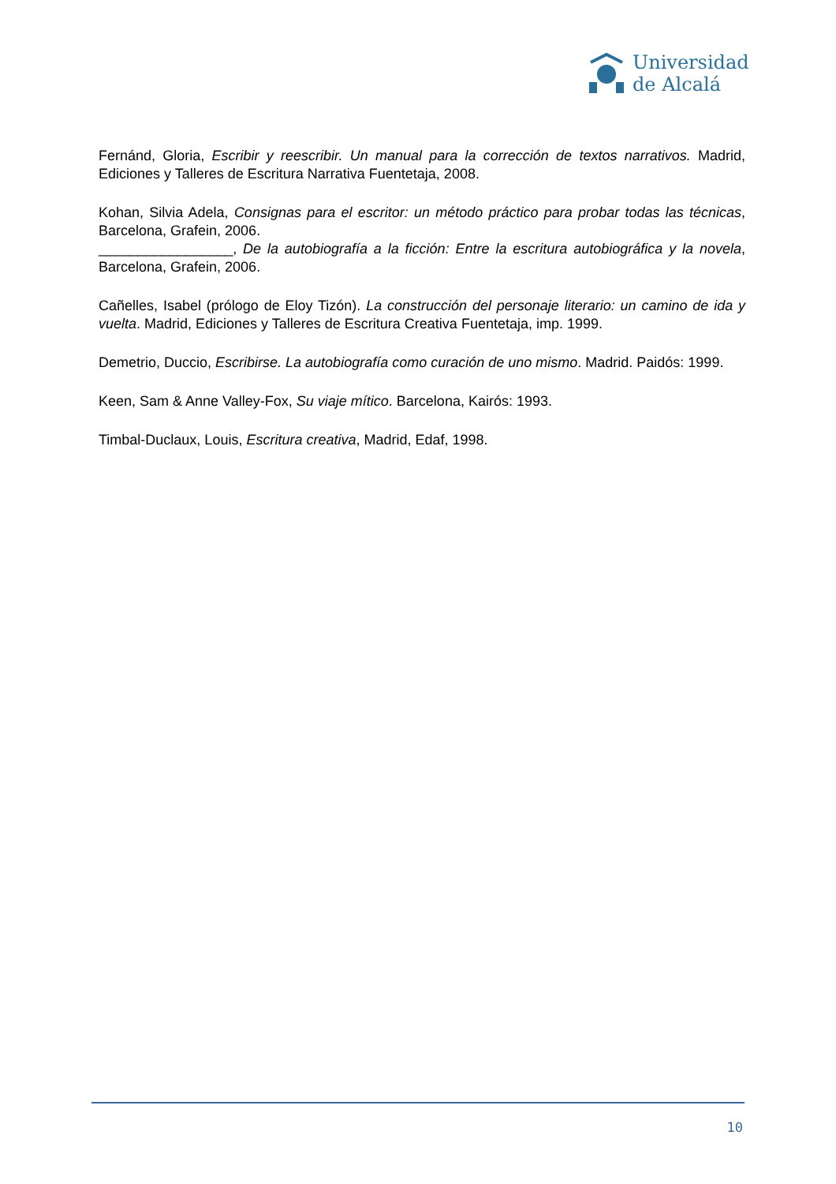Universidad
de Alcalá
Fernánd, Gloria, Escribir y reescribir. Un manual para la corrección de textos narrativos. Madrid, Ediciones y Talleres de Escritura Narrativa Fuentetaja, 2008.
Kohan, Silvia Adela, Consignas para el escritor: un método práctico para probar todas las técnicas, Barcelona, Grafein, 2006.
_________________, De la autobiografía a la ficción: Entre la escritura autobiográfica y la novela, Barcelona, Grafein, 2006.
Cañelles, Isabel (prólogo de Eloy Tizón). La construcción del personaje literario: un camino de ida y vuelta. Madrid, Ediciones y Talleres de Escritura Creativa Fuentetaja, imp. 1999.
Demetrio, Duccio, Escribirse. La autobiografía como curación de uno mismo. Madrid. Paidós: 1999.
Keen, Sam & Anne Valley-Fox, Su viaje mítico. Barcelona, Kairós: 1993.
Timbal-Duclaux, Louis, Escritura creativa, Madrid, Edaf, 1998.
10